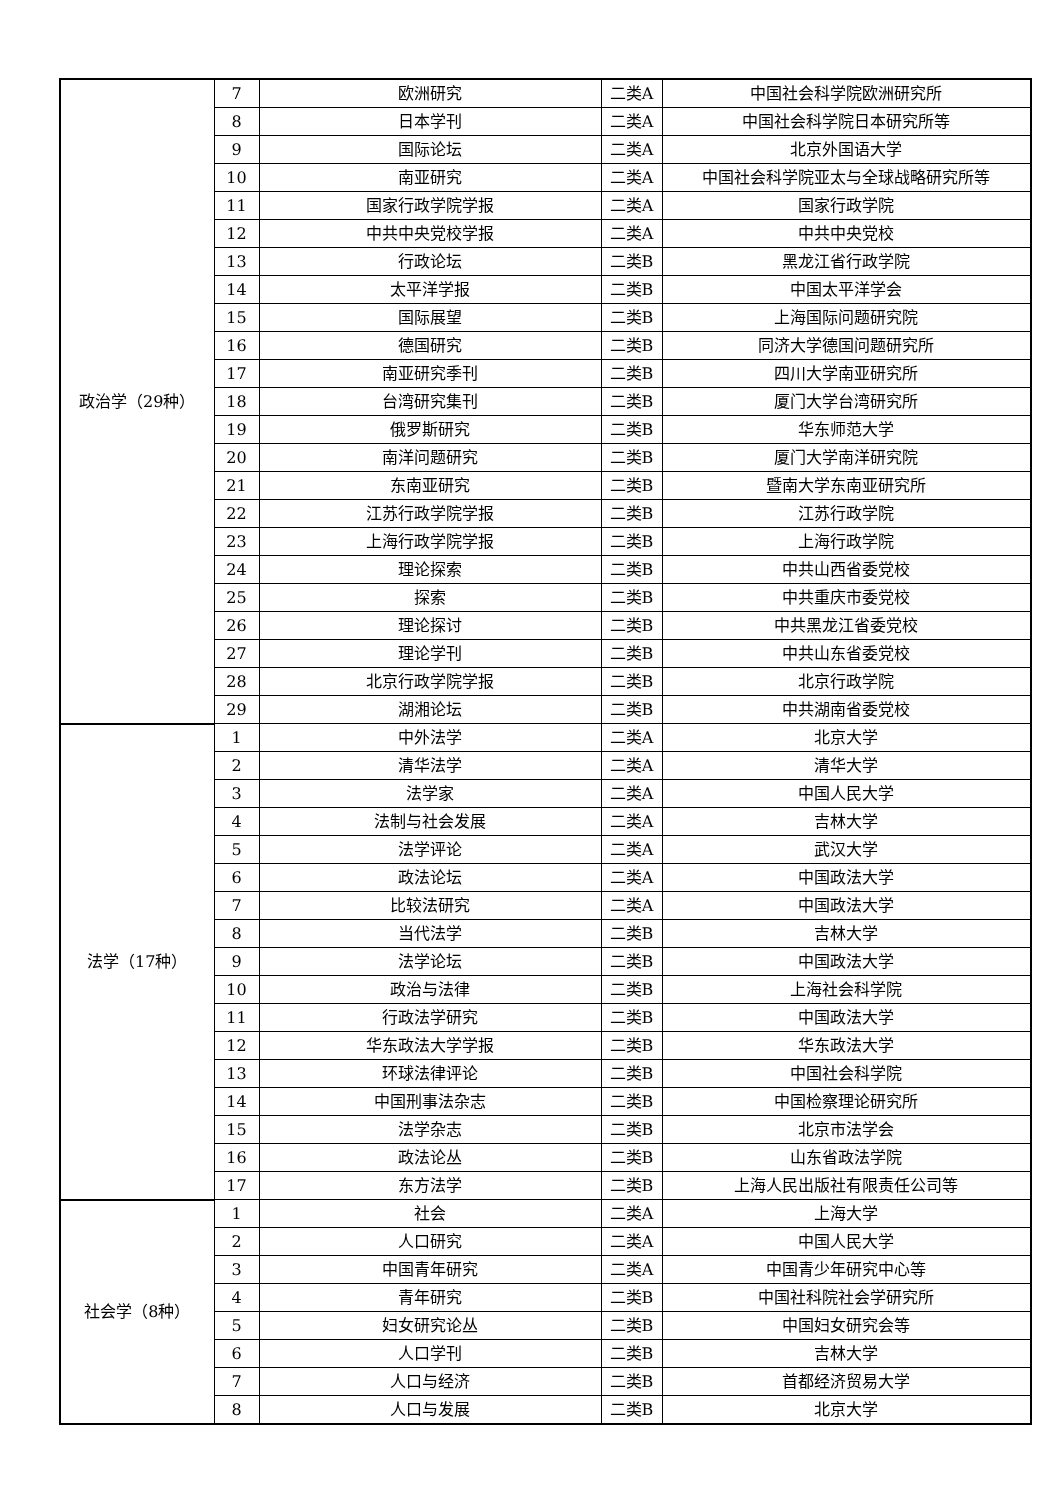| 政治学（29种） | 7 | 欧洲研究 | 二类A | 中国社会科学院欧洲研究所 |
| | 8 | 日本学刊 | 二类A | 中国社会科学院日本研究所等 |
| | 9 | 国际论坛 | 二类A | 北京外国语大学 |
| | 10 | 南亚研究 | 二类A | 中国社会科学院亚太与全球战略研究所等 |
| | 11 | 国家行政学院学报 | 二类A | 国家行政学院 |
| | 12 | 中共中央党校学报 | 二类A | 中共中央党校 |
| | 13 | 行政论坛 | 二类B | 黑龙江省行政学院 |
| | 14 | 太平洋学报 | 二类B | 中国太平洋学会 |
| | 15 | 国际展望 | 二类B | 上海国际问题研究院 |
| | 16 | 德国研究 | 二类B | 同济大学德国问题研究所 |
| | 17 | 南亚研究季刊 | 二类B | 四川大学南亚研究所 |
| | 18 | 台湾研究集刊 | 二类B | 厦门大学台湾研究所 |
| | 19 | 俄罗斯研究 | 二类B | 华东师范大学 |
| | 20 | 南洋问题研究 | 二类B | 厦门大学南洋研究院 |
| | 21 | 东南亚研究 | 二类B | 暨南大学东南亚研究所 |
| | 22 | 江苏行政学院学报 | 二类B | 江苏行政学院 |
| | 23 | 上海行政学院学报 | 二类B | 上海行政学院 |
| | 24 | 理论探索 | 二类B | 中共山西省委党校 |
| | 25 | 探索 | 二类B | 中共重庆市委党校 |
| | 26 | 理论探讨 | 二类B | 中共黑龙江省委党校 |
| | 27 | 理论学刊 | 二类B | 中共山东省委党校 |
| | 28 | 北京行政学院学报 | 二类B | 北京行政学院 |
| | 29 | 湖湘论坛 | 二类B | 中共湖南省委党校 |
| 法学（17种） | 1 | 中外法学 | 二类A | 北京大学 |
| | 2 | 清华法学 | 二类A | 清华大学 |
| | 3 | 法学家 | 二类A | 中国人民大学 |
| | 4 | 法制与社会发展 | 二类A | 吉林大学 |
| | 5 | 法学评论 | 二类A | 武汉大学 |
| | 6 | 政法论坛 | 二类A | 中国政法大学 |
| | 7 | 比较法研究 | 二类A | 中国政法大学 |
| | 8 | 当代法学 | 二类B | 吉林大学 |
| | 9 | 法学论坛 | 二类B | 中国政法大学 |
| | 10 | 政治与法律 | 二类B | 上海社会科学院 |
| | 11 | 行政法学研究 | 二类B | 中国政法大学 |
| | 12 | 华东政法大学学报 | 二类B | 华东政法大学 |
| | 13 | 环球法律评论 | 二类B | 中国社会科学院 |
| | 14 | 中国刑事法杂志 | 二类B | 中国检察理论研究所 |
| | 15 | 法学杂志 | 二类B | 北京市法学会 |
| | 16 | 政法论丛 | 二类B | 山东省政法学院 |
| | 17 | 东方法学 | 二类B | 上海人民出版社有限责任公司等 |
| 社会学（8种） | 1 | 社会 | 二类A | 上海大学 |
| | 2 | 人口研究 | 二类A | 中国人民大学 |
| | 3 | 中国青年研究 | 二类A | 中国青少年研究中心等 |
| | 4 | 青年研究 | 二类B | 中国社科院社会学研究所 |
| | 5 | 妇女研究论丛 | 二类B | 中国妇女研究会等 |
| | 6 | 人口学刊 | 二类B | 吉林大学 |
| | 7 | 人口与经济 | 二类B | 首都经济贸易大学 |
| | 8 | 人口与发展 | 二类B | 北京大学 |